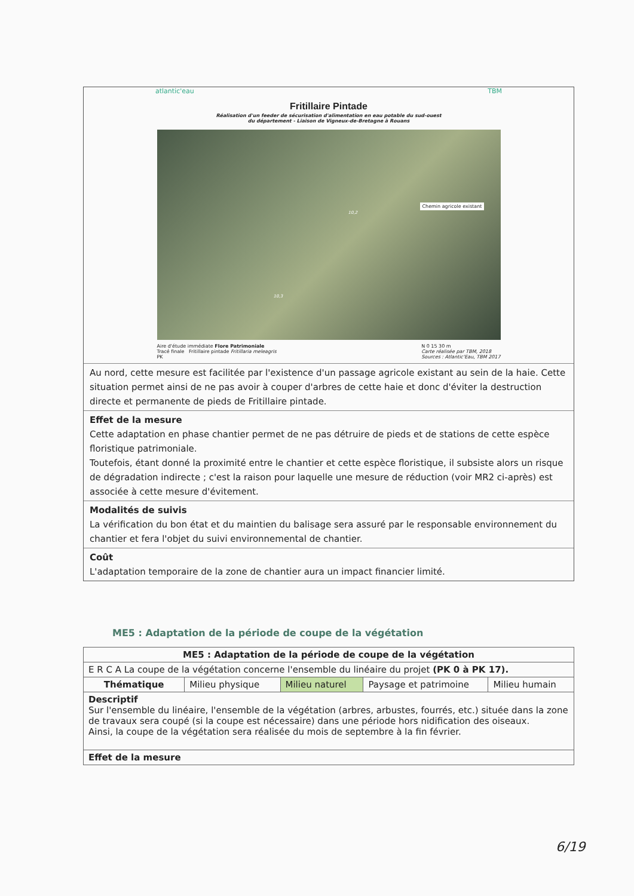atlantic'eau TBM
Fritillaire Pintade
Réalisation d'un feeder de sécurisation d'alimentation en eau potable du sud-ouest
du département - Liaison de Vigneux-de-Bretagne à Rouans
Chemin agricole existant
10,2
10,3
Aire d'étude immédiate Flore Patrimoniale
Tracé finale Fritillaire pintade Fritillaria meleagris
PK
N 0 15 30 m
Carte réalisée par TBM, 2018
Sources : Atlantic'Eau, TBM 2017
Au nord, cette mesure est facilitée par l'existence d'un passage agricole existant au sein de la haie. Cette situation permet ainsi de ne pas avoir à couper d'arbres de cette haie et donc d'éviter la destruction directe et permanente de pieds de Fritillaire pintade.
Effet de la mesure
Cette adaptation en phase chantier permet de ne pas détruire de pieds et de stations de cette espèce floristique patrimoniale.
Toutefois, étant donné la proximité entre le chantier et cette espèce floristique, il subsiste alors un risque de dégradation indirecte ; c'est la raison pour laquelle une mesure de réduction (voir MR2 ci-après) est associée à cette mesure d'évitement.
Modalités de suivis
La vérification du bon état et du maintien du balisage sera assuré par le responsable environnement du chantier et fera l'objet du suivi environnemental de chantier.
Coût
L'adaptation temporaire de la zone de chantier aura un impact financier limité.
ME5 : Adaptation de la période de coupe de la végétation
| ME5 : Adaptation de la période de coupe de la végétation | | | | |
| --- | --- | --- | --- | --- |
| E R C A La coupe de la végétation concerne l'ensemble du linéaire du projet (PK 0 à PK 17). | | | | |
| Thématique | Milieu physique | Milieu naturel | Paysage et patrimoine | Milieu humain |
| Descriptif Sur l'ensemble du linéaire, l'ensemble de la végétation (arbres, arbustes, fourrés, etc.) située dans la zone de travaux sera coupé (si la coupe est nécessaire) dans une période hors nidification des oiseaux. Ainsi, la coupe de la végétation sera réalisée du mois de septembre à la fin février. | | | | |
| Effet de la mesure | | | | |
6/19